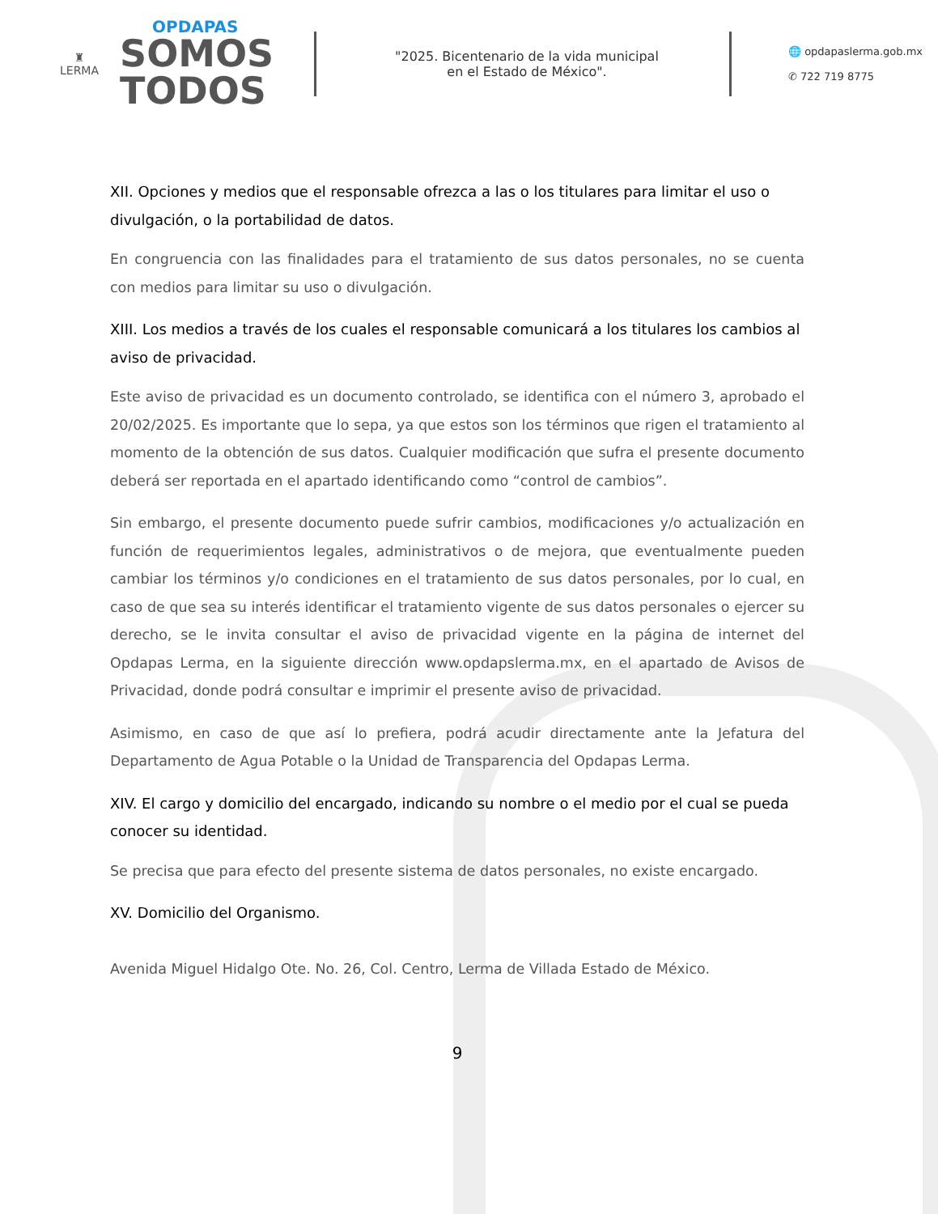♜
LERMA
OPDAPAS
SOMOS
TODOS
"2025. Bicentenario de la vida municipal
en el Estado de México".
🌐 opdapaslerma.gob.mx
✆ 722 719 8775
XII. Opciones y medios que el responsable ofrezca a las o los titulares para limitar el uso o divulgación, o la portabilidad de datos.
En congruencia con las finalidades para el tratamiento de sus datos personales, no se cuenta con medios para limitar su uso o divulgación.
XIII. Los medios a través de los cuales el responsable comunicará a los titulares los cambios al aviso de privacidad.
Este aviso de privacidad es un documento controlado, se identifica con el número 3, aprobado el 20/02/2025. Es importante que lo sepa, ya que estos son los términos que rigen el tratamiento al momento de la obtención de sus datos. Cualquier modificación que sufra el presente documento deberá ser reportada en el apartado identificando como “control de cambios”.
Sin embargo, el presente documento puede sufrir cambios, modificaciones y/o actualización en función de requerimientos legales, administrativos o de mejora, que eventualmente pueden cambiar los términos y/o condiciones en el tratamiento de sus datos personales, por lo cual, en caso de que sea su interés identificar el tratamiento vigente de sus datos personales o ejercer su derecho, se le invita consultar el aviso de privacidad vigente en la página de internet del Opdapas Lerma, en la siguiente dirección www.opdapslerma.mx, en el apartado de Avisos de Privacidad, donde podrá consultar e imprimir el presente aviso de privacidad.
Asimismo, en caso de que así lo prefiera, podrá acudir directamente ante la Jefatura del Departamento de Agua Potable o la Unidad de Transparencia del Opdapas Lerma.
XIV. El cargo y domicilio del encargado, indicando su nombre o el medio por el cual se pueda conocer su identidad.
Se precisa que para efecto del presente sistema de datos personales, no existe encargado.
XV. Domicilio del Organismo.
Avenida Miguel Hidalgo Ote. No. 26, Col. Centro, Lerma de Villada Estado de México.
9